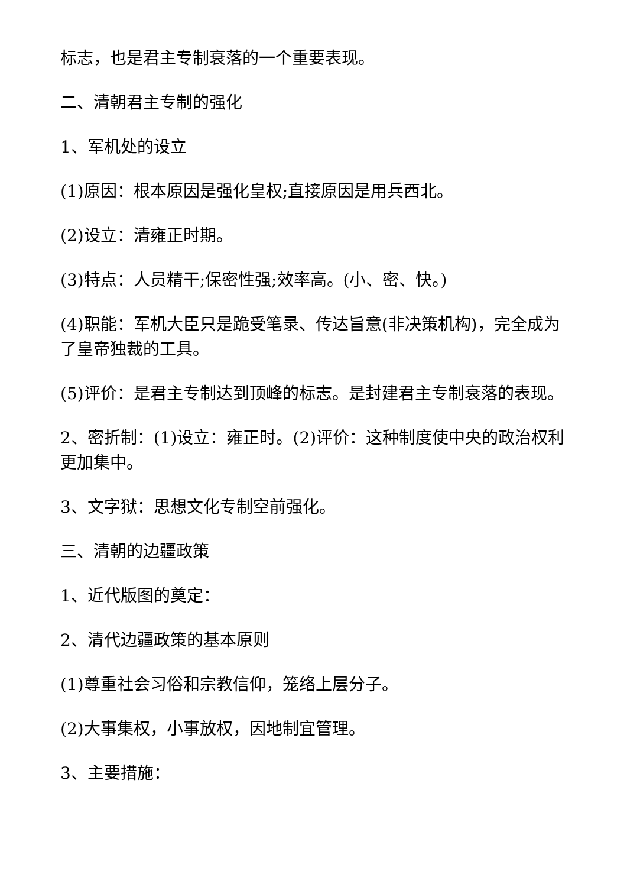标志，也是君主专制衰落的一个重要表现。
二、清朝君主专制的强化
1、军机处的设立
(1)原因：根本原因是强化皇权;直接原因是用兵西北。
(2)设立：清雍正时期。
(3)特点：人员精干;保密性强;效率高。(小、密、快。)
(4)职能：军机大臣只是跪受笔录、传达旨意(非决策机构)，完全成为了皇帝独裁的工具。
(5)评价：是君主专制达到顶峰的标志。是封建君主专制衰落的表现。
2、密折制：(1)设立：雍正时。(2)评价：这种制度使中央的政治权利更加集中。
3、文字狱：思想文化专制空前强化。
三、清朝的边疆政策
1、近代版图的奠定：
2、清代边疆政策的基本原则
(1)尊重社会习俗和宗教信仰，笼络上层分子。
(2)大事集权，小事放权，因地制宜管理。
3、主要措施：